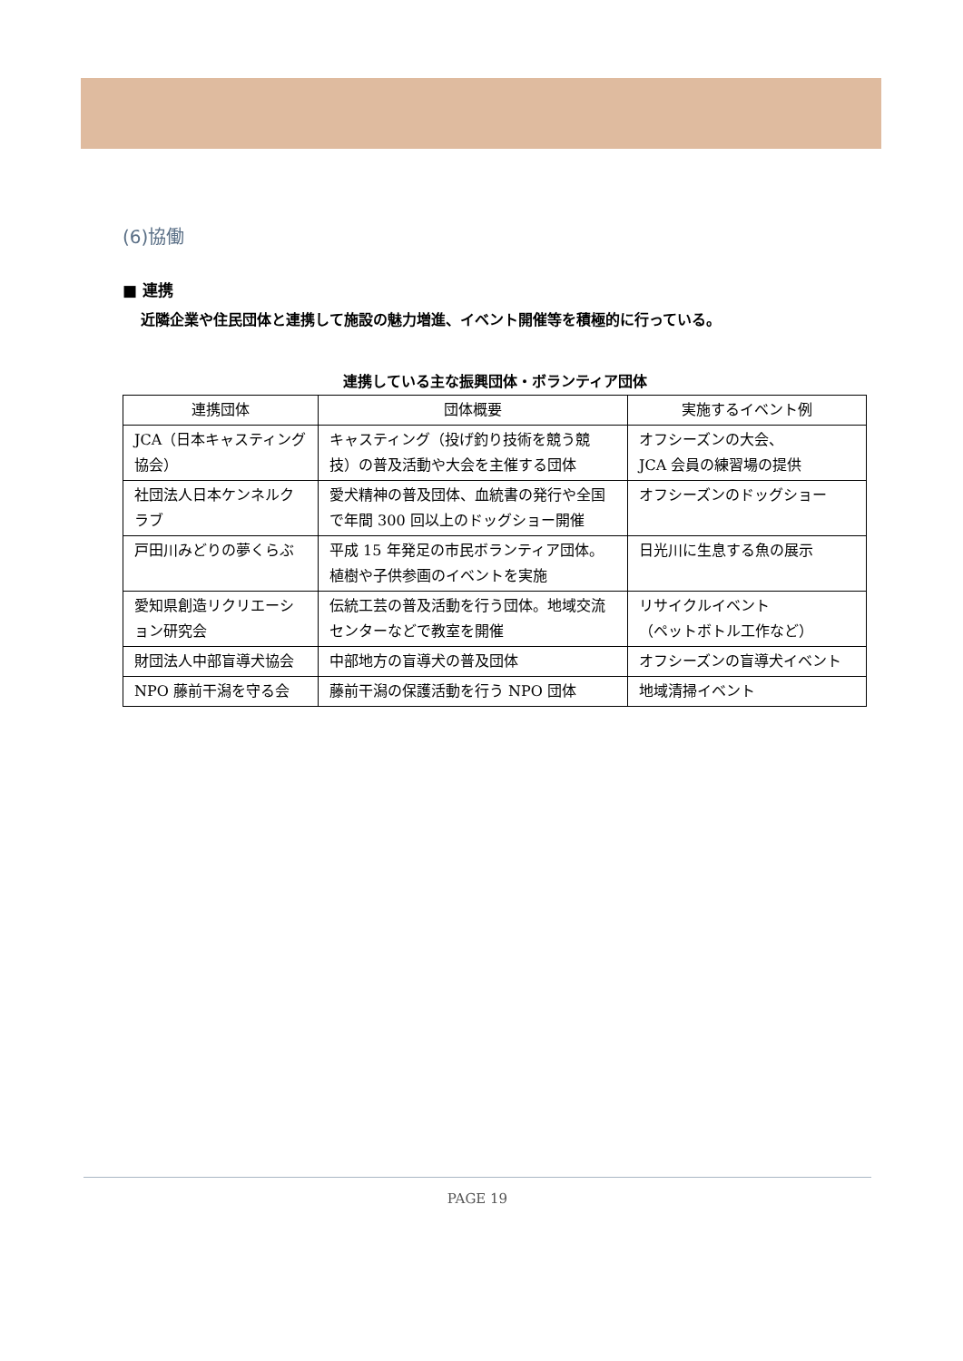(6)協働
■ 連携
近隣企業や住民団体と連携して施設の魅力増進、イベント開催等を積極的に行っている。
連携している主な振興団体・ボランティア団体
| 連携団体 | 団体概要 | 実施するイベント例 |
| --- | --- | --- |
| JCA（日本キャスティング協会） | キャスティング（投げ釣り技術を競う競技）の普及活動や大会を主催する団体 | オフシーズンの大会、 JCA 会員の練習場の提供 |
| 社団法人日本ケンネルクラブ | 愛犬精神の普及団体、血統書の発行や全国で年間 300 回以上のドッグショー開催 | オフシーズンのドッグショー |
| 戸田川みどりの夢くらぶ | 平成 15 年発足の市民ボランティア団体。植樹や子供参画のイベントを実施 | 日光川に生息する魚の展示 |
| 愛知県創造リクリエーション研究会 | 伝統工芸の普及活動を行う団体。地域交流センターなどで教室を開催 | リサイクルイベント （ペットボトル工作など） |
| 財団法人中部盲導犬協会 | 中部地方の盲導犬の普及団体 | オフシーズンの盲導犬イベント |
| NPO 藤前干潟を守る会 | 藤前干潟の保護活動を行う NPO 団体 | 地域清掃イベント |
PAGE 19